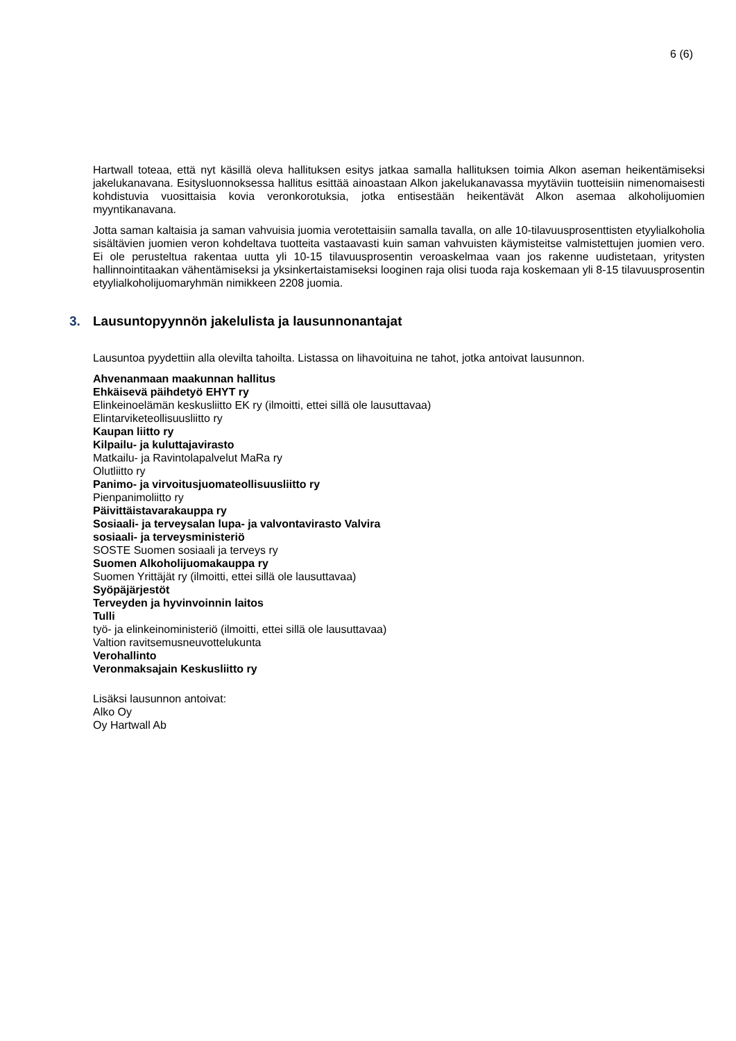6 (6)
Hartwall toteaa, että nyt käsillä oleva hallituksen esitys jatkaa samalla hallituksen toimia Alkon aseman heikentämiseksi jakelukanavana. Esitysluonnoksessa hallitus esittää ainoastaan Alkon jakelukanavassa myytäviin tuotteisiin nimenomaisesti kohdistuvia vuosittaisia kovia veronkorotuksia, jotka entisestään heikentävät Alkon asemaa alkoholijuomien myyntikanavana.
Jotta saman kaltaisia ja saman vahvuisia juomia verotettaisiin samalla tavalla, on alle 10-tilavuusprosenttisten etyylialkoholia sisältävien juomien veron kohdeltava tuotteita vastaavasti kuin saman vahvuisten käymisteitse valmistettujen juomien vero. Ei ole perusteltua rakentaa uutta yli 10-15 tilavuusprosentin veroaskelmaa vaan jos rakenne uudistetaan, yritysten hallinnointitaakan vähentämiseksi ja yksinkertaistamiseksi looginen raja olisi tuoda raja koskemaan yli 8-15 tilavuusprosentin etyylialkoholijuomaryhmän nimikkeen 2208 juomia.
3. Lausuntopyynnön jakelulista ja lausunnonantajat
Lausuntoa pyydettiin alla olevilta tahoilta. Listassa on lihavoituina ne tahot, jotka antoivat lausunnon.
Ahvenanmaan maakunnan hallitus
Ehkäisevä päihdetyö EHYT ry
Elinkeinoelämän keskusliitto EK ry (ilmoitti, ettei sillä ole lausuttavaa)
Elintarviketeollisuusliitto ry
Kaupan liitto ry
Kilpailu- ja kuluttajavirasto
Matkailu- ja Ravintolapalvelut MaRa ry
Olutliitto ry
Panimo- ja virvoitusjuomateollisuusliitto ry
Pienpanimoliitto ry
Päivittäistavarakauppa ry
Sosiaali- ja terveysalan lupa- ja valvontavirasto Valvira
sosiaali- ja terveysministeriö
SOSTE Suomen sosiaali ja terveys ry
Suomen Alkoholijuomakauppa ry
Suomen Yrittäjät ry (ilmoitti, ettei sillä ole lausuttavaa)
Syöpäjärjestöt
Terveyden ja hyvinvoinnin laitos
Tulli
työ- ja elinkeinoministeriö (ilmoitti, ettei sillä ole lausuttavaa)
Valtion ravitsemusneuvottelukunta
Verohallinto
Veronmaksajain Keskusliitto ry
Lisäksi lausunnon antoivat:
Alko Oy
Oy Hartwall Ab